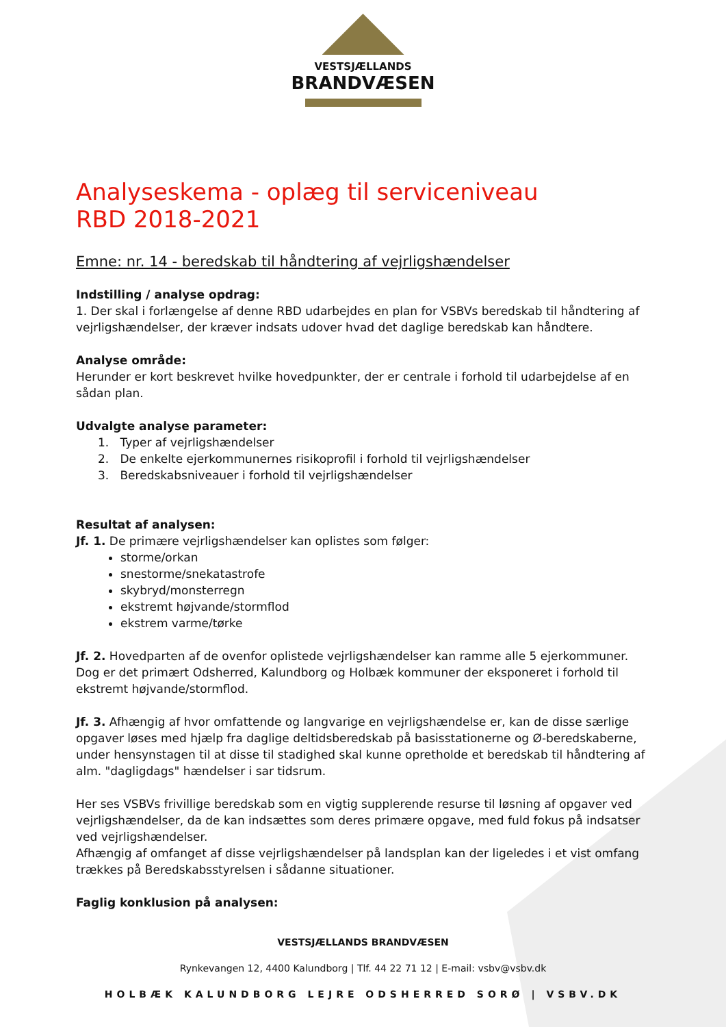VESTSJÆLLANDS
BRANDVÆSEN
Analyseskema - oplæg til serviceniveau
RBD 2018-2021
Emne: nr. 14 - beredskab til håndtering af vejrligshændelser
Indstilling / analyse opdrag:
1. Der skal i forlængelse af denne RBD udarbejdes en plan for VSBVs beredskab til håndtering af vejrligshændelser, der kræver indsats udover hvad det daglige beredskab kan håndtere.
Analyse område:
Herunder er kort beskrevet hvilke hovedpunkter, der er centrale i forhold til udarbejdelse af en sådan plan.
Udvalgte analyse parameter:
1. Typer af vejrligshændelser
2. De enkelte ejerkommunernes risikoprofil i forhold til vejrligshændelser
3. Beredskabsniveauer i forhold til vejrligshændelser
Resultat af analysen:
Jf. 1. De primære vejrligshændelser kan oplistes som følger:
storme/orkan
snestorme/snekatastrofe
skybryd/monsterregn
ekstremt højvande/stormflod
ekstrem varme/tørke
Jf. 2. Hovedparten af de ovenfor oplistede vejrligshændelser kan ramme alle 5 ejerkommuner. Dog er det primært Odsherred, Kalundborg og Holbæk kommuner der eksponeret i forhold til ekstremt højvande/stormflod.
Jf. 3. Afhængig af hvor omfattende og langvarige en vejrligshændelse er, kan de disse særlige opgaver løses med hjælp fra daglige deltidsberedskab på basisstationerne og Ø-beredskaberne, under hensynstagen til at disse til stadighed skal kunne opretholde et beredskab til håndtering af alm. "dagligdags" hændelser i sar tidsrum.
Her ses VSBVs frivillige beredskab som en vigtig supplerende resurse til løsning af opgaver ved vejrligshændelser, da de kan indsættes som deres primære opgave, med fuld fokus på indsatser ved vejrligshændelser.
Afhængig af omfanget af disse vejrligshændelser på landsplan kan der ligeledes i et vist omfang trækkes på Beredskabsstyrelsen i sådanne situationer.
Faglig konklusion på analysen:
VESTSJÆLLANDS BRANDVÆSEN
Rynkevangen 12, 4400 Kalundborg | Tlf. 44 22 71 12 | E-mail: vsbv@vsbv.dk
HOLBÆK KALUNDBORG LEJRE ODSHERRED SORØ | VSBV.DK